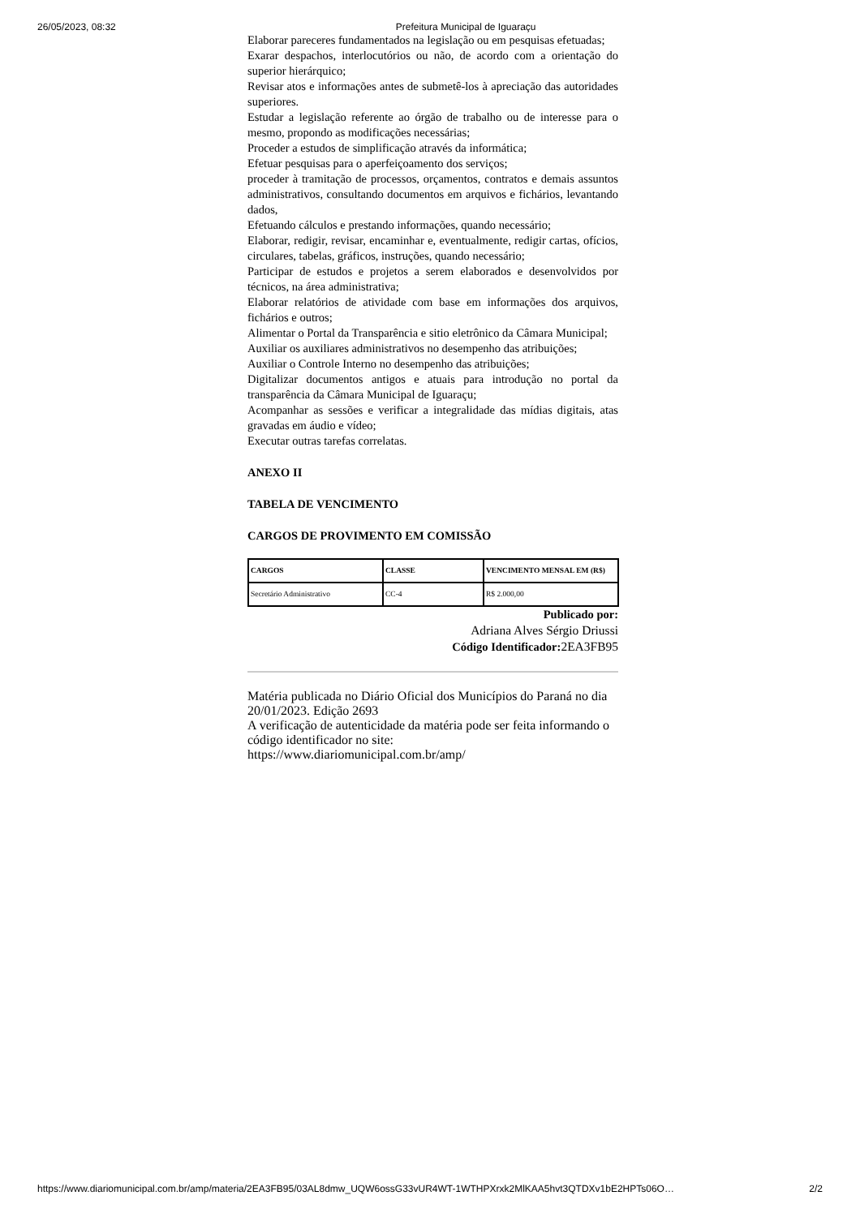26/05/2023, 08:32 Prefeitura Municipal de Iguaraçu
Elaborar pareceres fundamentados na legislação ou em pesquisas efetuadas;
Exarar despachos, interlocutórios ou não, de acordo com a orientação do superior hierárquico;
Revisar atos e informações antes de submetê-los à apreciação das autoridades superiores.
Estudar a legislação referente ao órgão de trabalho ou de interesse para o mesmo, propondo as modificações necessárias;
Proceder a estudos de simplificação através da informática;
Efetuar pesquisas para o aperfeiçoamento dos serviços;
proceder à tramitação de processos, orçamentos, contratos e demais assuntos administrativos, consultando documentos em arquivos e fichários, levantando dados,
Efetuando cálculos e prestando informações, quando necessário;
Elaborar, redigir, revisar, encaminhar e, eventualmente, redigir cartas, ofícios, circulares, tabelas, gráficos, instruções, quando necessário;
Participar de estudos e projetos a serem elaborados e desenvolvidos por técnicos, na área administrativa;
Elaborar relatórios de atividade com base em informações dos arquivos, fichários e outros;
Alimentar o Portal da Transparência e sitio eletrônico da Câmara Municipal;
Auxiliar os auxiliares administrativos no desempenho das atribuições;
Auxiliar o Controle Interno no desempenho das atribuições;
Digitalizar documentos antigos e atuais para introdução no portal da transparência da Câmara Municipal de Iguaraçu;
Acompanhar as sessões e verificar a integralidade das mídias digitais, atas gravadas em áudio e vídeo;
Executar outras tarefas correlatas.
ANEXO II
TABELA DE VENCIMENTO
CARGOS DE PROVIMENTO EM COMISSÃO
| CARGOS | CLASSE | VENCIMENTO MENSAL EM (R$) |
| --- | --- | --- |
| Secretário Administrativo | CC-4 | R$ 2.000,00 |
Publicado por:
Adriana Alves Sérgio Driussi
Código Identificador: 2EA3FB95
Matéria publicada no Diário Oficial dos Municípios do Paraná no dia 20/01/2023. Edição 2693
A verificação de autenticidade da matéria pode ser feita informando o código identificador no site:
https://www.diariomunicipal.com.br/amp/
https://www.diariomunicipal.com.br/amp/materia/2EA3FB95/03AL8dmw_UQW6ossG33vUR4WT-1WTHPXrxk2MlKAA5hvt3QTDXv1bE2HPTs06O… 2/2